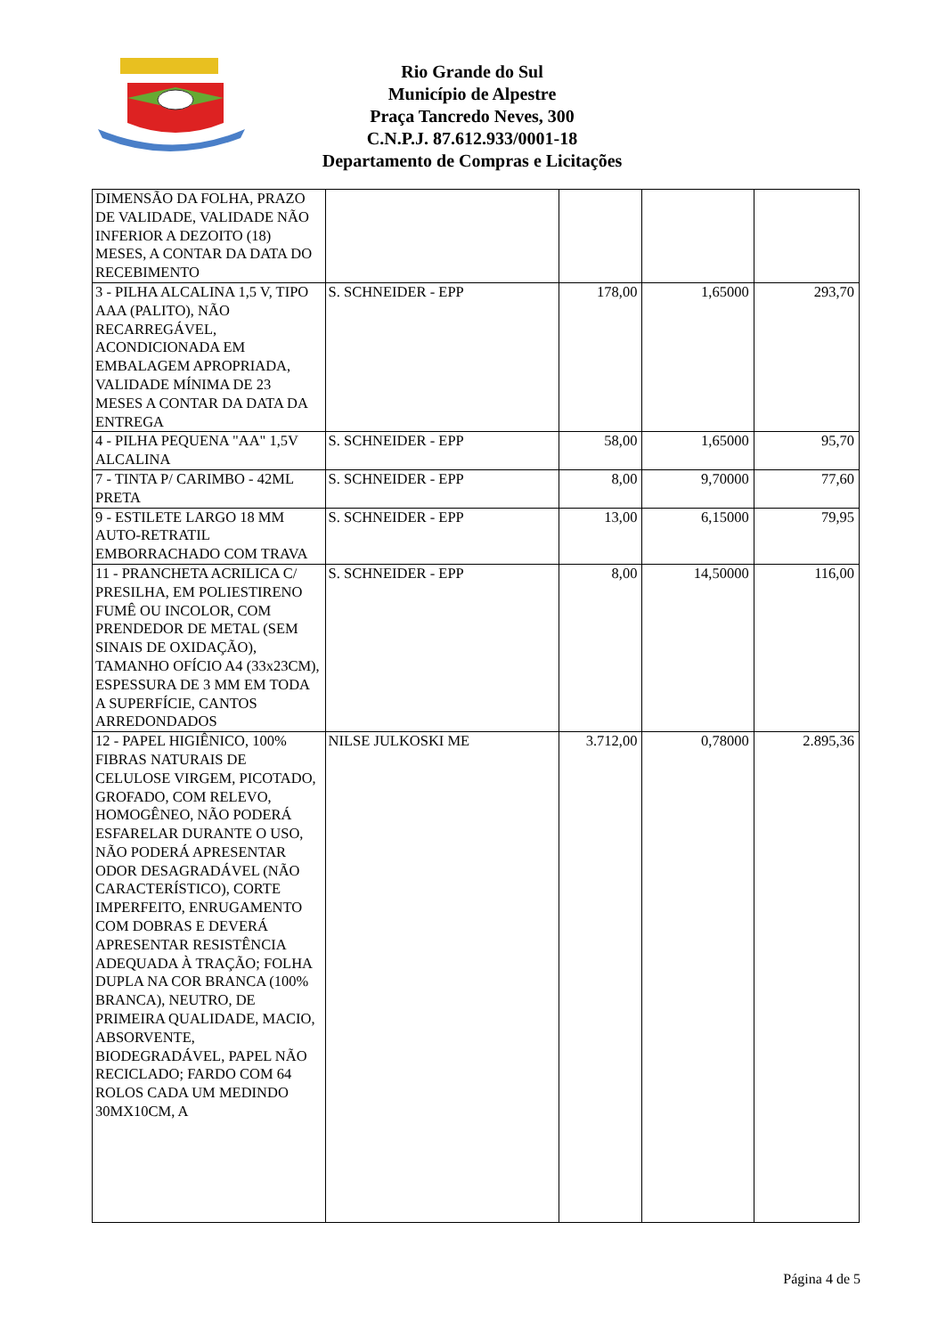Rio Grande do Sul
Município de Alpestre
Praça Tancredo Neves, 300
C.N.P.J. 87.612.933/0001-18
Departamento de Compras e Licitações
| DIMENSÃO DA FOLHA, PRAZO DE VALIDADE, VALIDADE NÃO INFERIOR A DEZOITO (18) MESES, A CONTAR DA DATA DO RECEBIMENTO | | | | |
| 3 - PILHA ALCALINA 1,5 V, TIPO AAA (PALITO), NÃO RECARREGÁVEL, ACONDICIONADA EM EMBALAGEM APROPRIADA, VALIDADE MÍNIMA DE 23 MESES A CONTAR DA DATA DA ENTREGA | S. SCHNEIDER - EPP | 178,00 | 1,65000 | 293,70 |
| 4 - PILHA PEQUENA "AA" 1,5V ALCALINA | S. SCHNEIDER - EPP | 58,00 | 1,65000 | 95,70 |
| 7 - TINTA P/ CARIMBO - 42ML PRETA | S. SCHNEIDER - EPP | 8,00 | 9,70000 | 77,60 |
| 9 - ESTILETE LARGO 18 MM AUTO-RETRATIL EMBORRACHADO COM TRAVA | S. SCHNEIDER - EPP | 13,00 | 6,15000 | 79,95 |
| 11 - PRANCHETA ACRILICA C/ PRESILHA, EM POLIESTIRENO FUMÊ OU INCOLOR, COM PRENDEDOR DE METAL (SEM SINAIS DE OXIDAÇÃO), TAMANHO OFÍCIO A4 (33x23CM), ESPESSURA DE 3 MM EM TODA A SUPERFÍCIE, CANTOS ARREDONDADOS | S. SCHNEIDER - EPP | 8,00 | 14,50000 | 116,00 |
| 12 - PAPEL HIGIÊNICO, 100% FIBRAS NATURAIS DE CELULOSE VIRGEM, PICOTADO, GROFADO, COM RELEVO, HOMOGÊNEO, NÃO PODERÁ ESFARELAR DURANTE O USO, NÃO PODERÁ APRESENTAR ODOR DESAGRADÁVEL (NÃO CARACTERÍSTICO), CORTE IMPERFEITO, ENRUGAMENTO COM DOBRAS E DEVERÁ APRESENTAR RESISTÊNCIA ADEQUADA À TRAÇÃO; FOLHA DUPLA NA COR BRANCA (100% BRANCA), NEUTRO, DE PRIMEIRA QUALIDADE, MACIO, ABSORVENTE, BIODEGRADÁVEL, PAPEL NÃO RECICLADO; FARDO COM 64 ROLOS CADA UM MEDINDO 30MX10CM, A | NILSE JULKOSKI ME | 3.712,00 | 0,78000 | 2.895,36 |
Página 4 de 5